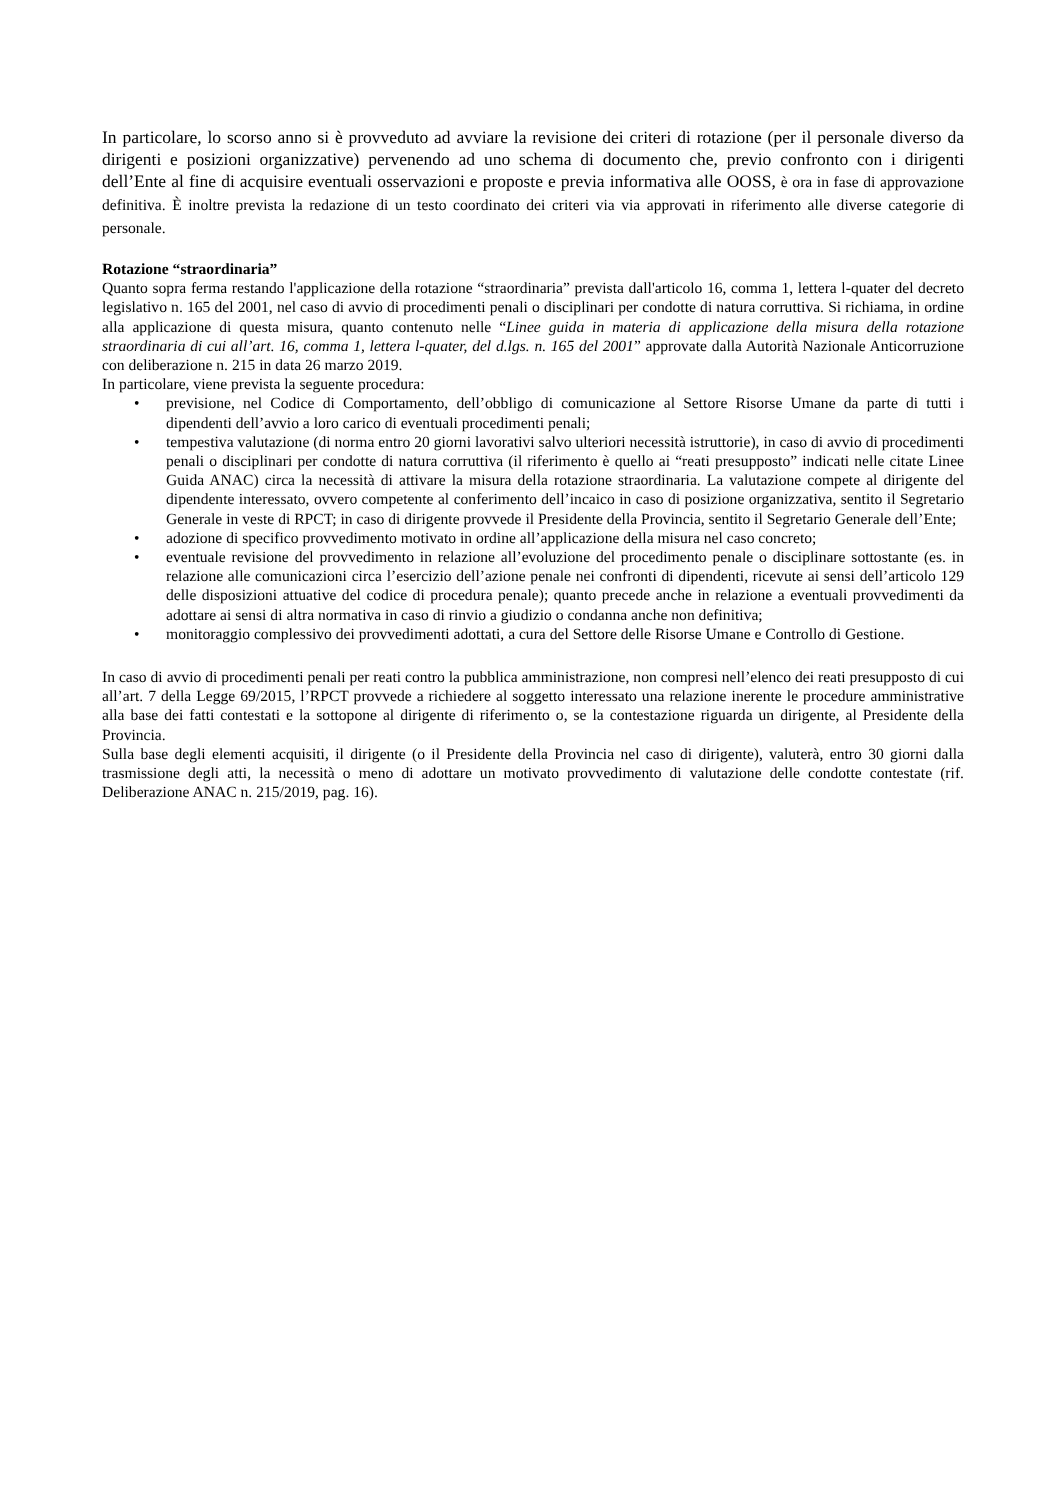In particolare, lo scorso anno si è provveduto ad avviare la revisione dei criteri di rotazione (per il personale diverso da dirigenti e posizioni organizzative) pervenendo ad uno schema di documento che, previo confronto con i dirigenti dell’Ente al fine di acquisire eventuali osservazioni e proposte e previa informativa alle OOSS, è ora in fase di approvazione definitiva. È inoltre prevista la redazione di un testo coordinato dei criteri via via approvati in riferimento alle diverse categorie di personale.
Rotazione “straordinaria”
Quanto sopra ferma restando l'applicazione della rotazione “straordinaria” prevista dall'articolo 16, comma 1, lettera l-quater del decreto legislativo n. 165 del 2001, nel caso di avvio di procedimenti penali o disciplinari per condotte di natura corruttiva. Si richiama, in ordine alla applicazione di questa misura, quanto contenuto nelle “Linee guida in materia di applicazione della misura della rotazione straordinaria di cui all’art. 16, comma 1, lettera l-quater, del d.lgs. n. 165 del 2001” approvate dalla Autorità Nazionale Anticorruzione con deliberazione n. 215 in data 26 marzo 2019.
In particolare, viene prevista la seguente procedura:
• previsione, nel Codice di Comportamento, dell’obbligo di comunicazione al Settore Risorse Umane da parte di tutti i dipendenti dell’avvio a loro carico di eventuali procedimenti penali;
• tempestiva valutazione (di norma entro 20 giorni lavorativi salvo ulteriori necessità istruttorie), in caso di avvio di procedimenti penali o disciplinari per condotte di natura corruttiva (il riferimento è quello ai “reati presupposto” indicati nelle citate Linee Guida ANAC) circa la necessità di attivare la misura della rotazione straordinaria. La valutazione compete al dirigente del dipendente interessato, ovvero competente al conferimento dell’incaico in caso di posizione organizzativa, sentito il Segretario Generale in veste di RPCT; in caso di dirigente provvede il Presidente della Provincia, sentito il Segretario Generale dell’Ente;
• adozione di specifico provvedimento motivato in ordine all’applicazione della misura nel caso concreto;
• eventuale revisione del provvedimento in relazione all’evoluzione del procedimento penale o disciplinare sottostante (es. in relazione alle comunicazioni circa l’esercizio dell’azione penale nei confronti di dipendenti, ricevute ai sensi dell’articolo 129 delle disposizioni attuative del codice di procedura penale); quanto precede anche in relazione a eventuali provvedimenti da adottare ai sensi di altra normativa in caso di rinvio a giudizio o condanna anche non definitiva;
• monitoraggio complessivo dei provvedimenti adottati, a cura del Settore delle Risorse Umane e Controllo di Gestione.
In caso di avvio di procedimenti penali per reati contro la pubblica amministrazione, non compresi nell’elenco dei reati presupposto di cui all’art. 7 della Legge 69/2015, l’RPCT provvede a richiedere al soggetto interessato una relazione inerente le procedure amministrative alla base dei fatti contestati e la sottopone al dirigente di riferimento o, se la contestazione riguarda un dirigente, al Presidente della Provincia.
Sulla base degli elementi acquisiti, il dirigente (o il Presidente della Provincia nel caso di dirigente), valuterà, entro 30 giorni dalla trasmissione degli atti, la necessità o meno di adottare un motivato provvedimento di valutazione delle condotte contestate (rif. Deliberazione ANAC n. 215/2019, pag. 16).